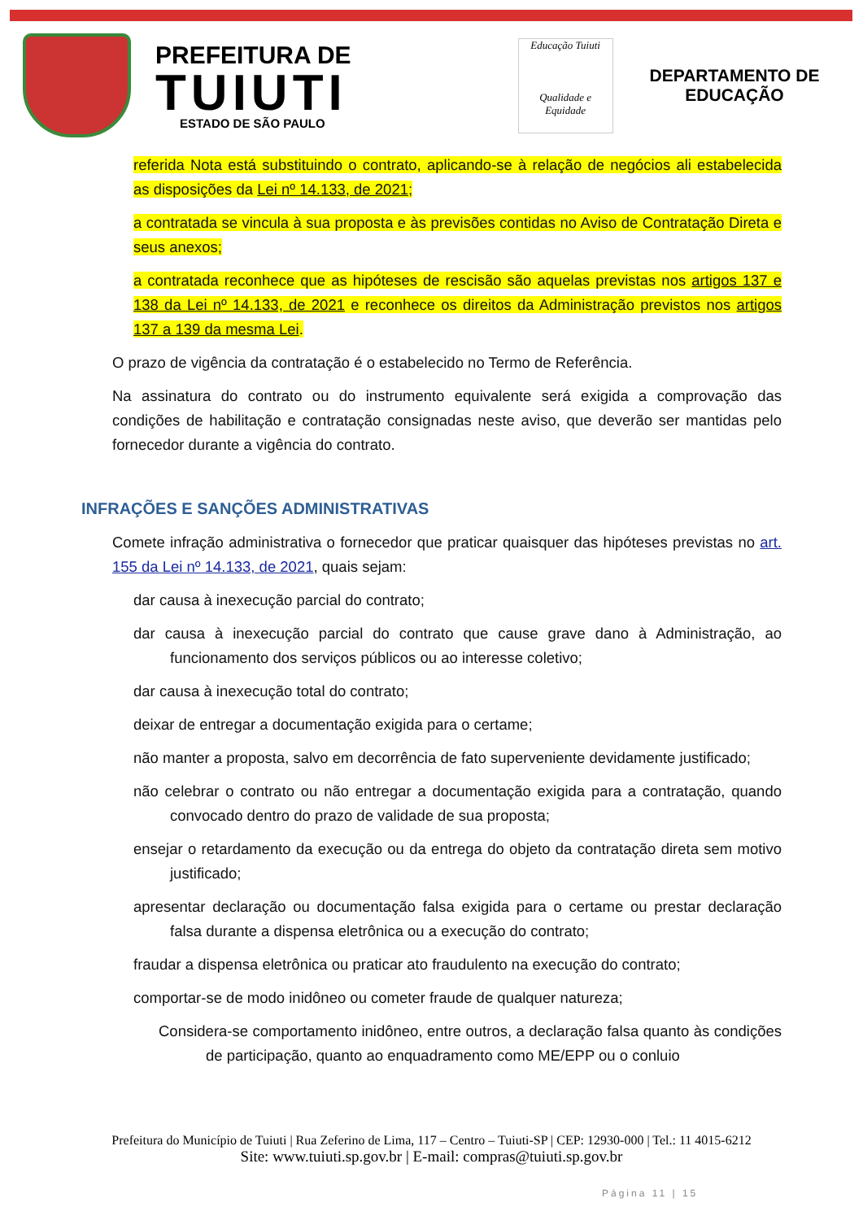PREFEITURA DE
TUIUTI
ESTADO DE SÃO PAULO
Educação Tuiuti
Qualidade e Equidade
DEPARTAMENTO DE
EDUCAÇÃO
referida Nota está substituindo o contrato, aplicando-se à relação de negócios ali estabelecida as disposições da Lei nº 14.133, de 2021;
a contratada se vincula à sua proposta e às previsões contidas no Aviso de Contratação Direta e seus anexos;
a contratada reconhece que as hipóteses de rescisão são aquelas previstas nos artigos 137 e 138 da Lei nº 14.133, de 2021 e reconhece os direitos da Administração previstos nos artigos 137 a 139 da mesma Lei.
O prazo de vigência da contratação é o estabelecido no Termo de Referência.
Na assinatura do contrato ou do instrumento equivalente será exigida a comprovação das condições de habilitação e contratação consignadas neste aviso, que deverão ser mantidas pelo fornecedor durante a vigência do contrato.
INFRAÇÕES E SANÇÕES ADMINISTRATIVAS
Comete infração administrativa o fornecedor que praticar quaisquer das hipóteses previstas no art. 155 da Lei nº 14.133, de 2021, quais sejam:
dar causa à inexecução parcial do contrato;
dar causa à inexecução parcial do contrato que cause grave dano à Administração, ao funcionamento dos serviços públicos ou ao interesse coletivo;
dar causa à inexecução total do contrato;
deixar de entregar a documentação exigida para o certame;
não manter a proposta, salvo em decorrência de fato superveniente devidamente justificado;
não celebrar o contrato ou não entregar a documentação exigida para a contratação, quando convocado dentro do prazo de validade de sua proposta;
ensejar o retardamento da execução ou da entrega do objeto da contratação direta sem motivo justificado;
apresentar declaração ou documentação falsa exigida para o certame ou prestar declaração falsa durante a dispensa eletrônica ou a execução do contrato;
fraudar a dispensa eletrônica ou praticar ato fraudulento na execução do contrato;
comportar-se de modo inidôneo ou cometer fraude de qualquer natureza;
Considera-se comportamento inidôneo, entre outros, a declaração falsa quanto às condições de participação, quanto ao enquadramento como ME/EPP ou o conluio
Prefeitura do Município de Tuiuti | Rua Zeferino de Lima, 117 – Centro – Tuiuti-SP | CEP: 12930-000 | Tel.: 11 4015-6212
Site: www.tuiuti.sp.gov.br | E-mail: compras@tuiuti.sp.gov.br
Página 11 | 15